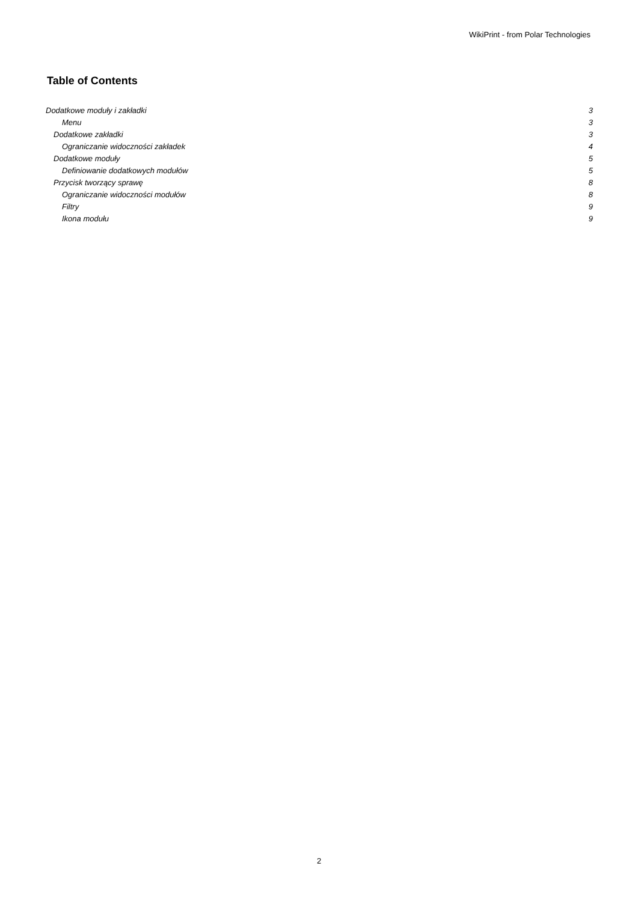WikiPrint - from Polar Technologies
Table of Contents
Dodatkowe moduły i zakładki 3
Menu 3
Dodatkowe zakładki 3
Ograniczanie widoczności zakładek 4
Dodatkowe moduły 5
Definiowanie dodatkowych modułów 5
Przycisk tworzący sprawę 8
Ograniczanie widoczności modułów 8
Filtry 9
Ikona modułu 9
2